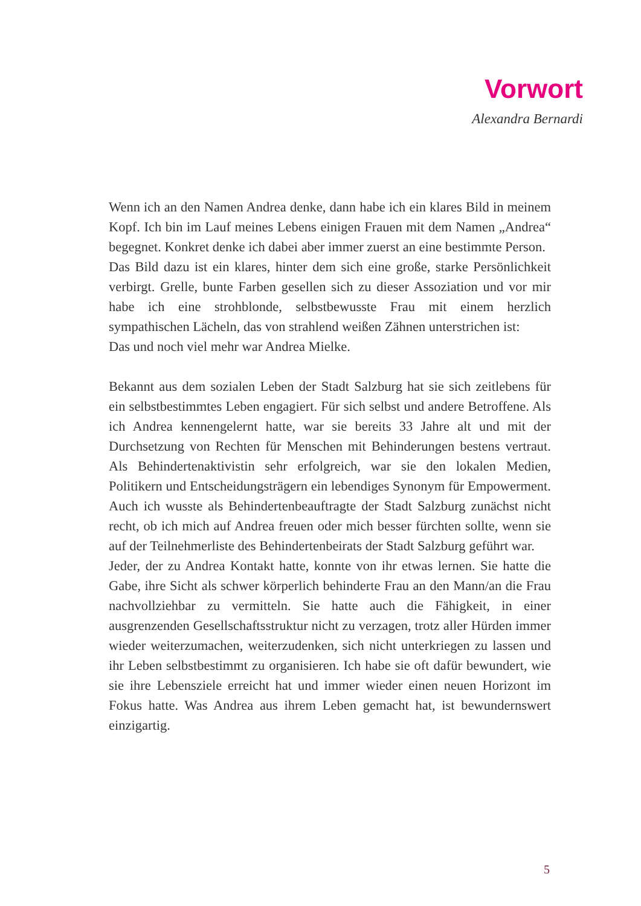Vorwort
Alexandra Bernardi
Wenn ich an den Namen Andrea denke, dann habe ich ein klares Bild in meinem Kopf. Ich bin im Lauf meines Lebens einigen Frauen mit dem Namen „Andrea“ begegnet. Konkret denke ich dabei aber immer zuerst an eine bestimmte Person.
Das Bild dazu ist ein klares, hinter dem sich eine große, starke Persönlichkeit verbirgt. Grelle, bunte Farben gesellen sich zu dieser Assoziation und vor mir habe ich eine strohblonde, selbstbewusste Frau mit einem herzlich sympathischen Lächeln, das von strahlend weißen Zähnen unterstrichen ist:
Das und noch viel mehr war Andrea Mielke.
Bekannt aus dem sozialen Leben der Stadt Salzburg hat sie sich zeitlebens für ein selbstbestimmtes Leben engagiert. Für sich selbst und andere Betroffene. Als ich Andrea kennengelernt hatte, war sie bereits 33 Jahre alt und mit der Durchsetzung von Rechten für Menschen mit Behinderungen bestens vertraut. Als Behindertenaktivistin sehr erfolgreich, war sie den lokalen Medien, Politikern und Entscheidungsträgern ein lebendiges Synonym für Empowerment. Auch ich wusste als Behindertenbeauftragte der Stadt Salzburg zunächst nicht recht, ob ich mich auf Andrea freuen oder mich besser fürchten sollte, wenn sie auf der Teilnehmerliste des Behindertenbeirats der Stadt Salzburg geführt war.
Jeder, der zu Andrea Kontakt hatte, konnte von ihr etwas lernen. Sie hatte die Gabe, ihre Sicht als schwer körperlich behinderte Frau an den Mann/an die Frau nachvollziehbar zu vermitteln. Sie hatte auch die Fähigkeit, in einer ausgrenzenden Gesellschaftsstruktur nicht zu verzagen, trotz aller Hürden immer wieder weiterzumachen, weiterzudenken, sich nicht unterkriegen zu lassen und ihr Leben selbstbestimmt zu organisieren. Ich habe sie oft dafür bewundert, wie sie ihre Lebensziele erreicht hat und immer wieder einen neuen Horizont im Fokus hatte. Was Andrea aus ihrem Leben gemacht hat, ist bewundernswert einzigartig.
5